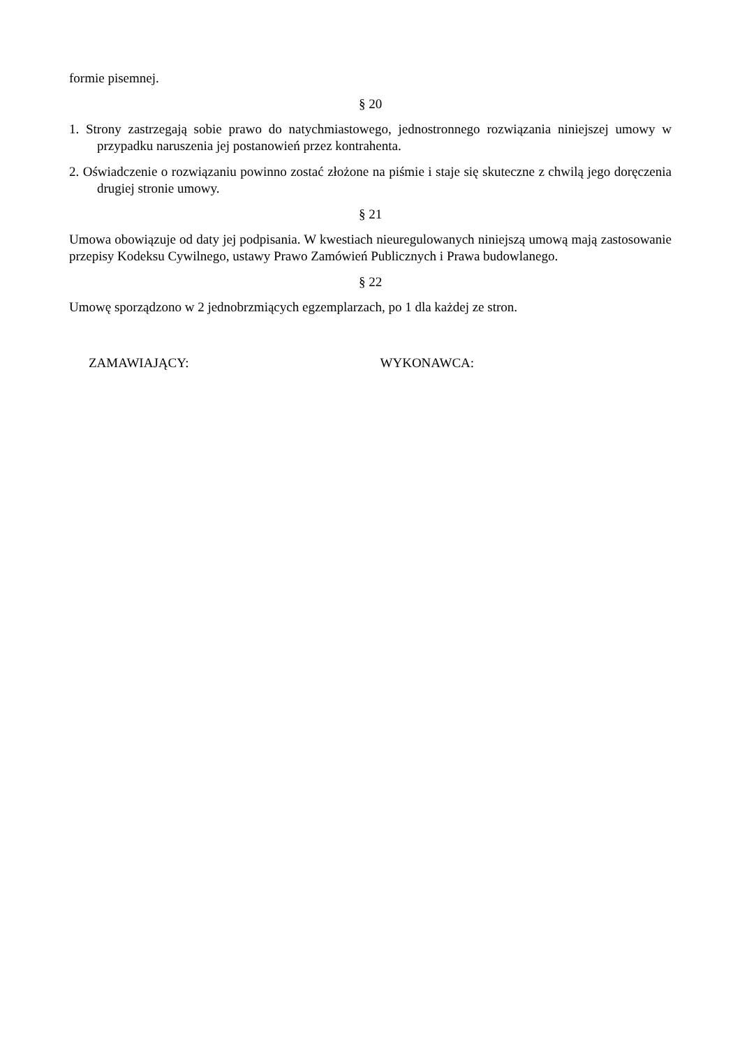formie pisemnej.
§ 20
1. Strony zastrzegają sobie prawo do natychmiastowego, jednostronnego rozwiązania niniejszej umowy w przypadku naruszenia jej postanowień przez kontrahenta.
2. Oświadczenie o rozwiązaniu powinno zostać złożone na piśmie i staje się skuteczne z chwilą jego doręczenia drugiej stronie umowy.
§ 21
Umowa obowiązuje od daty jej podpisania. W kwestiach nieuregulowanych niniejszą umową mają zastosowanie przepisy Kodeksu Cywilnego, ustawy Prawo Zamówień Publicznych i Prawa budowlanego.
§ 22
Umowę sporządzono w 2 jednobrzmiących egzemplarzach, po 1 dla każdej ze stron.
ZAMAWIAJĄCY: WYKONAWCA: